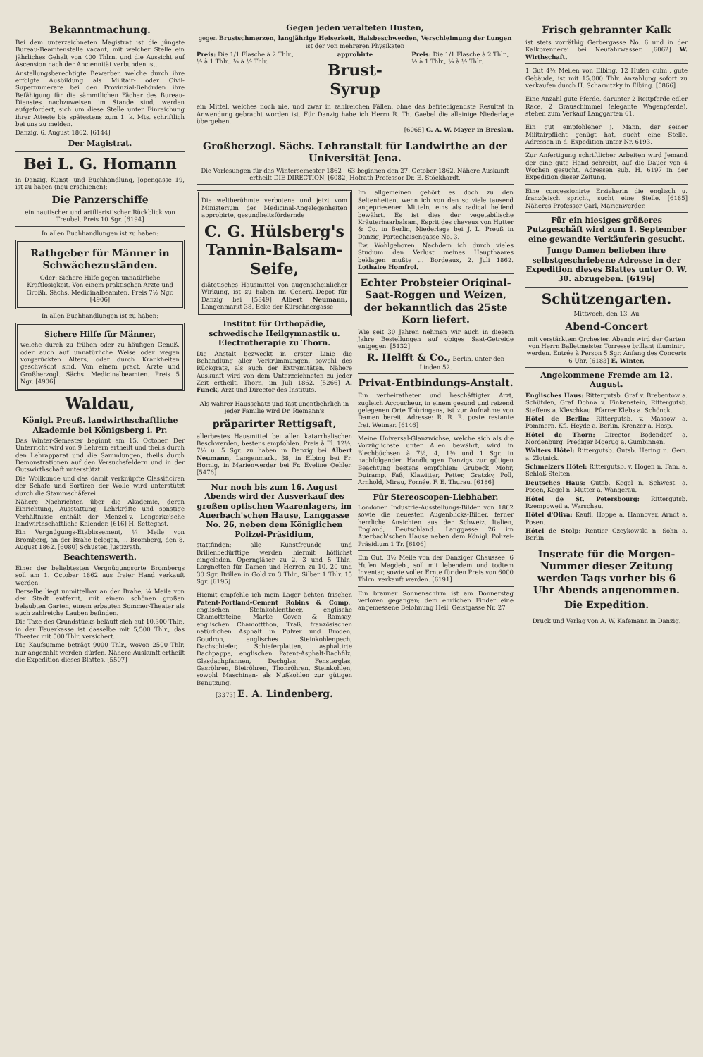Bekanntmachung.
Bei dem unterzeichneten Magistrat ist die jüngste Bureau-Beamtenstelle vacant, mit welcher Stelle ein jährliches Gehalt von 400 Thlrn. und die Aussicht auf Ascension nach der Anciennität verbunden ist.
Anstellungsberechtigte Bewerber, welche durch ihre erfolgte Ausbildung als Militair- oder Civil-Supernumerare bei den Provinzial-Behörden ihre Befähigung für die sämmtlichen Fächer des Bureau-Dienstes nachzuweisen im Stande sind, werden aufgefordert, sich um diese Stelle unter Einreichung ihrer Atteste bis spätestens zum 1. k. Mts. schriftlich bei uns zu melden.
Danzig, 6. August 1862. [6144]
Der Magistrat.
Bei L. G. Homann
in Danzig, Kunst- und Buchhandlung, Jopengasse 19, ist zu haben (neu erschienen):
Die Panzerschiffe
ein nautischer und artilleristischer Rückblick von Treubel. Preis 10 Sgr. [6194]
In allen Buchhandlungen ist zu haben:
Rathgeber für Männer in Schwächezuständen.
Oder: Sichere Hilfe gegen unnatürliche Kraftlosigkeit. Von einem praktischen Arzte und Großh. Sächs. Medicinalbeamten. Preis 7½ Ngr. [4906]
In allen Buchhandlungen ist zu haben:
Sichere Hilfe für Männer,
welche durch zu frühen oder zu häufigen Genuß, oder auch auf unnatürliche Weise oder wegen vorgerückten Alters, oder durch Krankheiten geschwächt sind. Von einem pract. Arzte und Großherzogl. Sächs. Medicinalbeamten. Preis 5 Ngr. [4906]
Waldau,
Königl. Preuß. landwirthschaftliche Akademie bei Königsberg i. Pr.
Das Winter-Semester beginnt am 15. October. Der Unterricht wird von 9 Lehrern ertheilt und theils durch den Lehrapparat und die Sammlungen, theils durch Demonstrationen auf den Versuchsfeldern und in der Gutswirthschaft unterstützt.
Die Wollkunde und das damit verknüpfte Classificiren der Schafe und Sortiren der Wolle wird unterstützt durch die Stammschäferei.
Nähere Nachrichten über die Akademie, deren Einrichtung, Ausstattung, Lehrkräfte und sonstige Verhältnisse enthält der Menzel-v. Lengerke'sche landwirthschaftliche Kalender. [616] H. Settegast.
Ein Vergnügungs-Etablissement, ¼ Meile von Bromberg, an der Brahe belegen, ... Bromberg, den 8. August 1862. [6080] Schuster. Justizrath.
Beachtenswerth.
Einer der beliebtesten Vergnügungsorte Brombergs soll am 1. October 1862 aus freier Hand verkauft werden.
Derselbe liegt unmittelbar an der Brahe, ¼ Meile von der Stadt entfernt, mit einem schönen großen belaubten Garten, einem erbauten Sommer-Theater als auch zahlreiche Lauben befinden.
Die Taxe des Grundstücks beläuft sich auf 10,300 Thlr., in der Feuerkasse ist dasselbe mit 5,500 Thlr., das Theater mit 500 Thlr. versichert.
Die Kaufsumme beträgt 9000 Thlr., wovon 2500 Thlr. nur angezahlt werden dürfen. Nähere Auskunft ertheilt die Expedition dieses Blattes. [5507]
Gegen jeden veralteten Husten,
gegen Brustschmerzen, langjährige Heiserkeit, Halsbeschwerden, Verschleimung der Lungen ist der von mehreren Physikaten
Preis: Die 1/1 Flasche à 2 Thlr., ½ à 1 Thlr., ¼ à ½ Thlr.
approbirte
Brust-Syrup
Preis: Die 1/1 Flasche à 2 Thlr., ½ à 1 Thlr., ¼ à ½ Thlr.
ein Mittel, welches noch nie, und zwar in zahlreichen Fällen, ohne das befriedigendste Resultat in Anwendung gebracht worden ist. Für Danzig habe ich Herrn R. Th. Gaebel die alleinige Niederlage übergeben.
[6065] G. A. W. Mayer in Breslau.
Großherzogl. Sächs. Lehranstalt für Landwirthe an der Universität Jena.
Die Vorlesungen für das Wintersemester 1862—63 beginnen den 27. October 1862. Nähere Auskunft ertheilt DIE DIRECTION, [6082] Hofrath Professor Dr. E. Stöckhardt.
Die weltberühmte verbotene und jetzt vom Ministerium der Medicinal-Angelegenheiten approbirte, gesundheitsfördernde
C. G. Hülsberg's Tannin-Balsam-Seife,
diätetisches Hausmittel von augenscheinlicher Wirkung, ist zu haben im General-Depot für Danzig bei [5849] Albert Neumann, Langenmarkt 38, Ecke der Kürschnergasse
Institut für Orthopädie, schwedische Heilgymnastik u. Electrotherapie zu Thorn.
Die Anstalt bezweckt in erster Linie die Behandlung aller Verkrümmungen, sowohl des Rückgrats, als auch der Extremitäten. Nähere Auskunft wird von dem Unterzeichneten zu jeder Zeit ertheilt. Thorn, im Juli 1862. [5266] A. Funck, Arzt und Director des Instituts.
Als wahrer Hausschatz und fast unentbehrlich in jeder Familie wird Dr. Riemann's
präparirter Rettigsaft,
allerbestes Hausmittel bei allen katarrhalischen Beschwerden, bestens empfohlen. Preis à Fl. 12½, 7½ u. 5 Sgr. zu haben in Danzig bei Albert Neumann, Langenmarkt 38, in Elbing bei Fr. Hornig, in Marienwerder bei Fr. Eveline Oehler. [5476]
Nur noch bis zum 16. August Abends wird der Ausverkauf des großen optischen Waarenlagers, im Auerbach'schen Hause, Langgasse No. 26, neben dem Königlichen Polizei-Präsidium,
stattfinden; alle Kunstfreunde und Brillenbedürftige werden hiermit höflichst eingeladen. Operngläser zu 2, 3 und 5 Thlr., Lorgnetten für Damen und Herren zu 10, 20 und 30 Sgr. Brillen in Gold zu 3 Thlr., Silber 1 Thlr. 15 Sgr. [6195]
Hiemit empfehle ich mein Lager ächten frischen Patent-Portland-Cement Robins & Comp., englischen Steinkohlentheer, englische Chamottsteine, Marke Coven & Ramsay, englischen Chamottthon, Traß, französischen natürlichen Asphalt in Pulver und Broden, Goudron, englisches Steinkohlenpech, Dachschiefer, Schieferplatten, asphaltirte Dachpappe, englischen Patent-Asphalt-Dachfilz, Glasdachpfannen, Dachglas, Fensterglas, Gasröhren, Bleiröhren, Thonröhren, Steinkohlen, sowohl Maschinen- als Nußkohlen zur gütigen Benutzung.
[3373] E. A. Lindenberg.
Im allgemeinen gehört es doch zu den Seltenheiten, wenn ich von den so viele tausend angepriesenen Mitteln, eins als radical helfend bewährt. Es ist dies der vegetabilische Kräuterhaarbalsam, Esprit des cheveux von Hutter & Co. in Berlin, Niederlage bei J. L. Preuß in Danzig, Portechaisengasse No. 3.
Ew. Wohlgeboren. Nachdem ich durch vieles Studium den Verlust meines Haupthaares beklagen mußte ... Bordeaux, 2. Juli 1862. Lothaire Homfroi.
Echter Probsteier Original-Saat-Roggen und Weizen, der bekanntlich das 25ste Korn liefert.
Wie seit 30 Jahren nehmen wir auch in diesem Jahre Bestellungen auf obiges Saat-Getreide entgegen. [5132]
R. Helfft & Co., Berlin, unter den Linden 52.
Privat-Entbindungs-Anstalt.
Ein verheiratheter und beschäftigter Arzt, zugleich Accoucheur, in einem gesund und reizend gelegenen Orte Thüringens, ist zur Aufnahme von Damen bereit. Adresse: R. R. R. poste restante frei. Weimar. [6146]
Meine Universal-Glanzwichse, welche sich als die Vorzüglichste unter Allen bewährt, wird in Blechbüchsen à 7½, 4, 1½ und 1 Sgr. in nachfolgenden Handlungen Danzigs zur gütigen Beachtung bestens empfohlen: Grubeck, Mohr, Duiramp, Faß, Klawitter, Petter, Gratzky, Poll, Arnhold, Mirau, Fornée, F. E. Thurau. [6186]
Für Stereoscopen-Liebhaber.
Londoner Industrie-Ausstellungs-Bilder von 1862 sowie die neuesten Augenblicks-Bilder, ferner herrliche Ansichten aus der Schweiz, Italien, England, Deutschland. Langgasse 26 im Auerbach'schen Hause neben dem Königl. Polizei-Präsidium 1 Tr. [6106]
Ein Gut, 3½ Meile von der Danziger Chaussee, 6 Hufen Magdeb., soll mit lebendem und todtem Inventar, sowie voller Ernte für den Preis von 6000 Thlrn. verkauft werden. [6191]
Ein brauner Sonnenschirm ist am Donnerstag verloren gegangen; dem ehrlichen Finder eine angemessene Belohnung Heil. Geistgasse Nr. 27
Frisch gebrannter Kalk
ist stets vorräthig Gerbergasse No. 6 und in der Kalkbrennerei bei Neufahrwasser. [6062] W. Wirthschaft.
1 Gut 4½ Meilen von Elbing, 12 Hufen culm., gute Gebäude, ist mit 15,000 Thlr. Anzahlung sofort zu verkaufen durch H. Scharnitzky in Elbing. [5866]
Eine Anzahl gute Pferde, darunter 2 Reitpferde edler Race, 2 Grauschimmel (elegante Wagenpferde), stehen zum Verkauf Langgarten 61.
Ein gut empfohlener j. Mann, der seiner Militairpflicht genügt hat, sucht eine Stelle. Adressen in d. Expedition unter Nr. 6193.
Zur Anfertigung schriftlicher Arbeiten wird Jemand der eine gute Hand schreibt, auf die Dauer von 4 Wochen gesucht. Adressen sub. H. 6197 in der Expedition dieser Zeitung.
Eine concessionirte Erzieherin die englisch u. französisch spricht, sucht eine Stelle. [6185] Näheres Professor Carl, Marienwerder.
Für ein hiesiges größeres Putzgeschäft wird zum 1. September eine gewandte Verkäuferin gesucht.
Junge Damen belieben ihre selbstgeschriebene Adresse in der Expedition dieses Blattes unter O. W. 30. abzugeben. [6196]
Schützengarten.
Mittwoch, den 13. Au
Abend-Concert
mit verstärktem Orchester. Abends wird der Garten von Herrn Balletmeister Torresse brillant illuminirt werden. Entrée à Person 5 Sgr. Anfang des Concerts 6 Uhr. [6183] E. Winter.
Angekommene Fremde am 12. August.
Englisches Haus: Rittergutsb. Graf v. Brebentow a. Schütden, Graf Dohna v. Finkenstein, Rittergutsb. Steffens a. Kleschkau. Pfarrer Klebs a. Schönck.
Hôtel de Berlin: Rittergutsb. v. Massow a. Pommern. Kfl. Heyde a. Berlin, Krenzer a. Hosp.
Hôtel de Thorn: Director Bodendorf a. Nordenburg. Prediger Moerug a. Gumbinnen.
Walters Hôtel: Rittergutsb. Gutsb. Hering n. Gem. a. Zlotnick.
Schmelzers Hôtel: Rittergutsb. v. Hogen n. Fam. a. Schloß Stelten.
Deutsches Haus: Gutsb. Kegel n. Schwest. a. Posen, Kegel n. Mutter a. Wangerau.
Hôtel de St. Petersbourg: Rittergutsb. Rzempoweil a. Warschau.
Hôtel d'Oliva: Kaufl. Hoppe a. Hannover, Arndt a. Posen.
Hôtel de Stolp: Rentier Czeykowski n. Sohn a. Berlin.
Inserate für die Morgen-Nummer dieser Zeitung werden Tags vorher bis 6 Uhr Abends angenommen.
Die Expedition.
Druck und Verlag von A. W. Kafemann in Danzig.